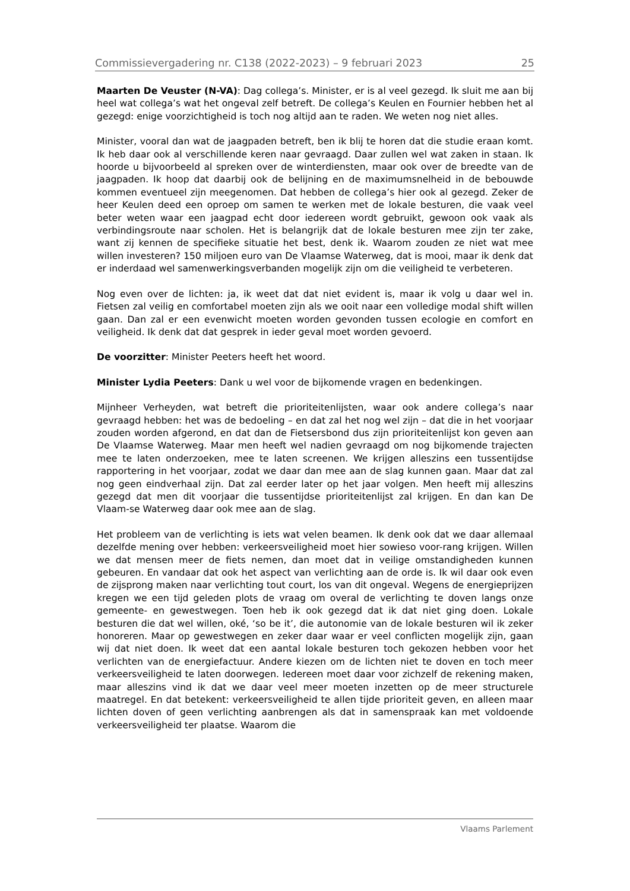Commissievergadering nr. C138 (2022-2023) – 9 februari 2023 25
Maarten De Veuster (N-VA): Dag collega’s. Minister, er is al veel gezegd. Ik sluit me aan bij heel wat collega’s wat het ongeval zelf betreft. De collega’s Keulen en Fournier hebben het al gezegd: enige voorzichtigheid is toch nog altijd aan te raden. We weten nog niet alles.
Minister, vooral dan wat de jaagpaden betreft, ben ik blij te horen dat die studie eraan komt. Ik heb daar ook al verschillende keren naar gevraagd. Daar zullen wel wat zaken in staan. Ik hoorde u bijvoorbeeld al spreken over de winterdiensten, maar ook over de breedte van de jaagpaden. Ik hoop dat daarbij ook de belijning en de maximumsnelheid in de bebouwde kommen eventueel zijn meegenomen. Dat hebben de collega’s hier ook al gezegd. Zeker de heer Keulen deed een oproep om samen te werken met de lokale besturen, die vaak veel beter weten waar een jaagpad echt door iedereen wordt gebruikt, gewoon ook vaak als verbindingsroute naar scholen. Het is belangrijk dat de lokale besturen mee zijn ter zake, want zij kennen de specifieke situatie het best, denk ik. Waarom zouden ze niet wat mee willen investeren? 150 miljoen euro van De Vlaamse Waterweg, dat is mooi, maar ik denk dat er inderdaad wel samenwerkingsverbanden mogelijk zijn om die veiligheid te verbeteren.
Nog even over de lichten: ja, ik weet dat dat niet evident is, maar ik volg u daar wel in. Fietsen zal veilig en comfortabel moeten zijn als we ooit naar een volledige modal shift willen gaan. Dan zal er een evenwicht moeten worden gevonden tussen ecologie en comfort en veiligheid. Ik denk dat dat gesprek in ieder geval moet worden gevoerd.
De voorzitter: Minister Peeters heeft het woord.
Minister Lydia Peeters: Dank u wel voor de bijkomende vragen en bedenkingen.
Mijnheer Verheyden, wat betreft die prioriteitenlijsten, waar ook andere collega’s naar gevraagd hebben: het was de bedoeling – en dat zal het nog wel zijn – dat die in het voorjaar zouden worden afgerond, en dat dan de Fietsersbond dus zijn prioriteitenlijst kon geven aan De Vlaamse Waterweg. Maar men heeft wel nadien gevraagd om nog bijkomende trajecten mee te laten onderzoeken, mee te laten screenen. We krijgen alleszins een tussentijdse rapportering in het voorjaar, zodat we daar dan mee aan de slag kunnen gaan. Maar dat zal nog geen eindverhaal zijn. Dat zal eerder later op het jaar volgen. Men heeft mij alleszins gezegd dat men dit voorjaar die tussentijdse prioriteitenlijst zal krijgen. En dan kan De Vlaam-se Waterweg daar ook mee aan de slag.
Het probleem van de verlichting is iets wat velen beamen. Ik denk ook dat we daar allemaal dezelfde mening over hebben: verkeersveiligheid moet hier sowieso voor-rang krijgen. Willen we dat mensen meer de fiets nemen, dan moet dat in veilige omstandigheden kunnen gebeuren. En vandaar dat ook het aspect van verlichting aan de orde is. Ik wil daar ook even de zijsprong maken naar verlichting tout court, los van dit ongeval. Wegens de energieprijzen kregen we een tijd geleden plots de vraag om overal de verlichting te doven langs onze gemeente- en gewestwegen. Toen heb ik ook gezegd dat ik dat niet ging doen. Lokale besturen die dat wel willen, oké, ‘so be it’, die autonomie van de lokale besturen wil ik zeker honoreren. Maar op gewestwegen en zeker daar waar er veel conflicten mogelijk zijn, gaan wij dat niet doen. Ik weet dat een aantal lokale besturen toch gekozen hebben voor het verlichten van de energiefactuur. Andere kiezen om de lichten niet te doven en toch meer verkeersveiligheid te laten doorwegen. Iedereen moet daar voor zichzelf de rekening maken, maar alleszins vind ik dat we daar veel meer moeten inzetten op de meer structurele maatregel. En dat betekent: verkeersveiligheid te allen tijde prioriteit geven, en alleen maar lichten doven of geen verlichting aanbrengen als dat in samenspraak kan met voldoende verkeersveiligheid ter plaatse. Waarom die
Vlaams Parlement